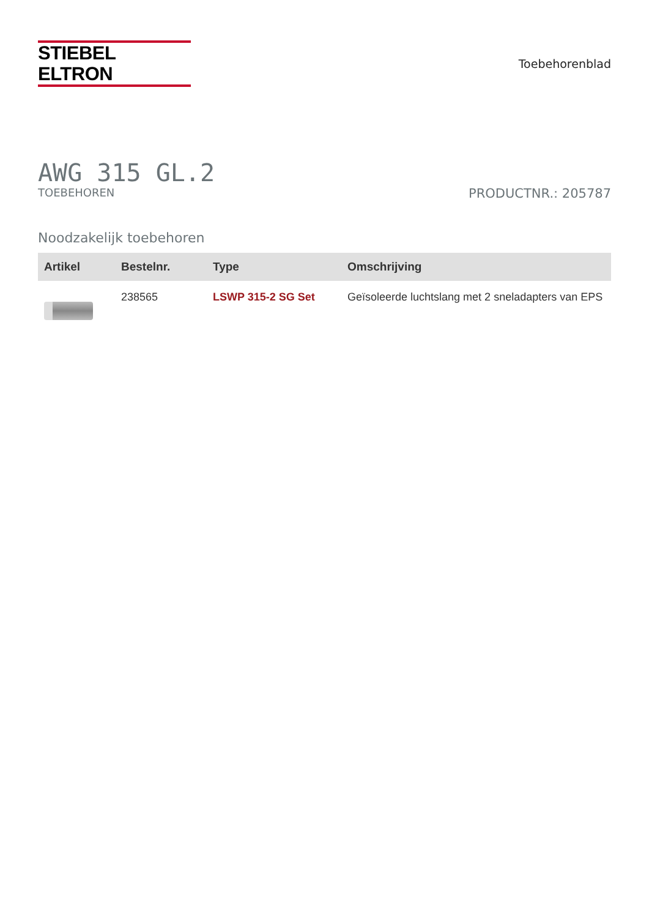STIEBEL ELTRON
Toebehorenblad
AWG 315 GL.2
TOEBEHOREN PRODUCTNR.: 205787
Noodzakelijk toebehoren
| Artikel | Bestelnr. | Type | Omschrijving |
| --- | --- | --- | --- |
| | 238565 | LSWP 315-2 SG Set | Geïsoleerde luchtslang met 2 sneladapters van EPS |